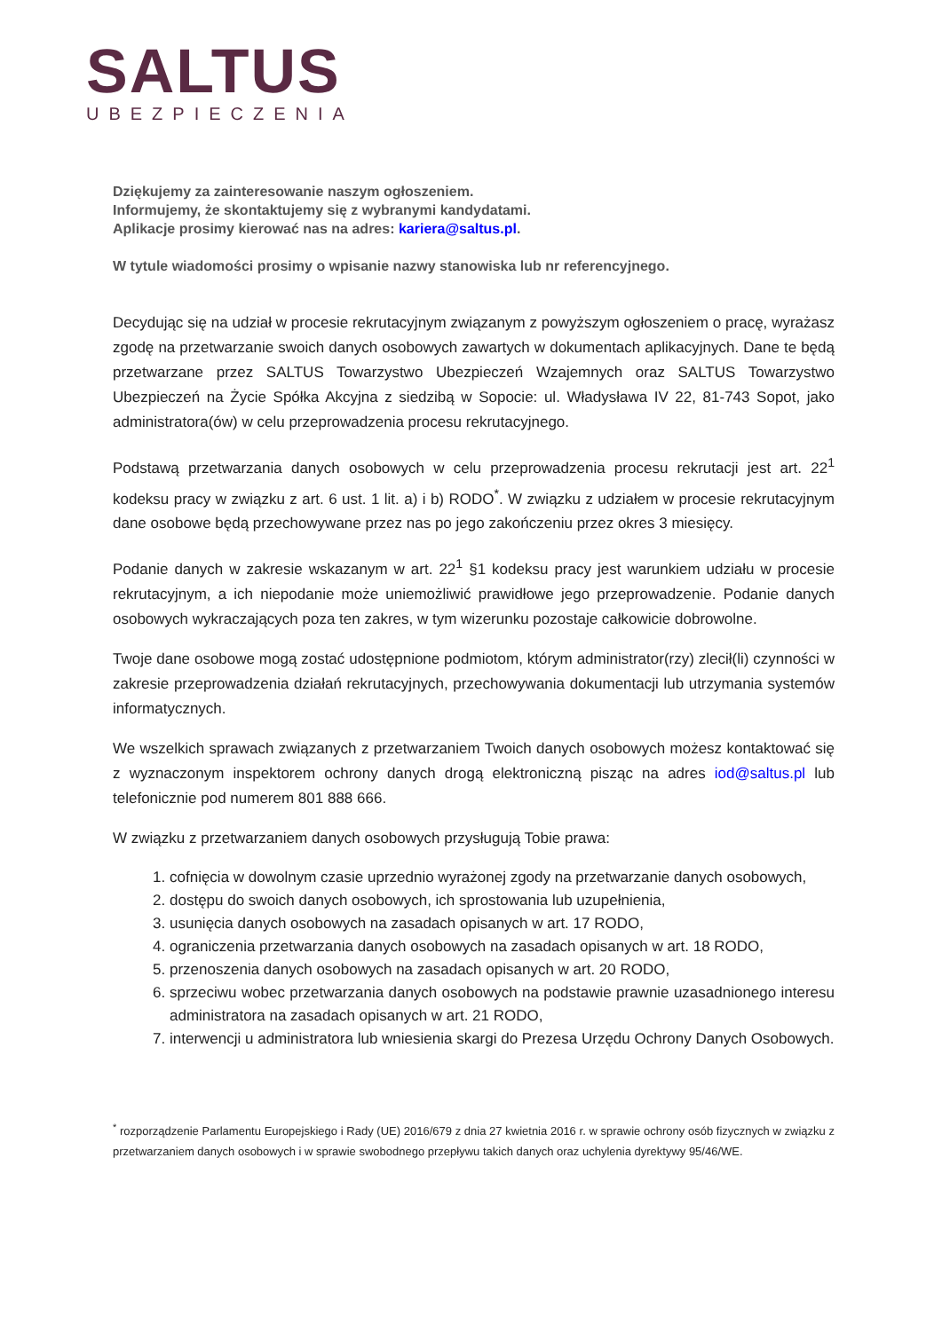SALTUS
UBEZPIECZENIA
Dziękujemy za zainteresowanie naszym ogłoszeniem.
Informujemy, że skontaktujemy się z wybranymi kandydatami.
Aplikacje prosimy kierować nas na adres: kariera@saltus.pl.
W tytule wiadomości prosimy o wpisanie nazwy stanowiska lub nr referencyjnego.
Decydując się na udział w procesie rekrutacyjnym związanym z powyższym ogłoszeniem o pracę, wyrażasz zgodę na przetwarzanie swoich danych osobowych zawartych w dokumentach aplikacyjnych. Dane te będą przetwarzane przez SALTUS Towarzystwo Ubezpieczeń Wzajemnych oraz SALTUS Towarzystwo Ubezpieczeń na Życie Spółka Akcyjna z siedzibą w Sopocie: ul. Władysława IV 22, 81-743 Sopot, jako administratora(ów) w celu przeprowadzenia procesu rekrutacyjnego.
Podstawą przetwarzania danych osobowych w celu przeprowadzenia procesu rekrutacji jest art. 22<sup>1</sup> kodeksu pracy w związku z art. 6 ust. 1 lit. a) i b) RODO<sup>*</sup>. W związku z udziałem w procesie rekrutacyjnym dane osobowe będą przechowywane przez nas po jego zakończeniu przez okres 3 miesięcy.
Podanie danych w zakresie wskazanym w art. 22<sup>1</sup> §1 kodeksu pracy jest warunkiem udziału w procesie rekrutacyjnym, a ich niepodanie może uniemożliwić prawidłowe jego przeprowadzenie. Podanie danych osobowych wykraczających poza ten zakres, w tym wizerunku pozostaje całkowicie dobrowolne.
Twoje dane osobowe mogą zostać udostępnione podmiotom, którym administrator(rzy) zlecił(li) czynności w zakresie przeprowadzenia działań rekrutacyjnych, przechowywania dokumentacji lub utrzymania systemów informatycznych.
We wszelkich sprawach związanych z przetwarzaniem Twoich danych osobowych możesz kontaktować się z wyznaczonym inspektorem ochrony danych drogą elektroniczną pisząc na adres iod@saltus.pl lub telefonicznie pod numerem 801 888 666.
W związku z przetwarzaniem danych osobowych przysługują Tobie prawa:
1. cofnięcia w dowolnym czasie uprzednio wyrażonej zgody na przetwarzanie danych osobowych,
2. dostępu do swoich danych osobowych, ich sprostowania lub uzupełnienia,
3. usunięcia danych osobowych na zasadach opisanych w art. 17 RODO,
4. ograniczenia przetwarzania danych osobowych na zasadach opisanych w art. 18 RODO,
5. przenoszenia danych osobowych na zasadach opisanych w art. 20 RODO,
6. sprzeciwu wobec przetwarzania danych osobowych na podstawie prawnie uzasadnionego interesu administratora na zasadach opisanych w art. 21 RODO,
7. interwencji u administratora lub wniesienia skargi do Prezesa Urzędu Ochrony Danych Osobowych.
<sup>*</sup> rozporządzenie Parlamentu Europejskiego i Rady (UE) 2016/679 z dnia 27 kwietnia 2016 r. w sprawie ochrony osób fizycznych w związku z przetwarzaniem danych osobowych i w sprawie swobodnego przepływu takich danych oraz uchylenia dyrektywy 95/46/WE.